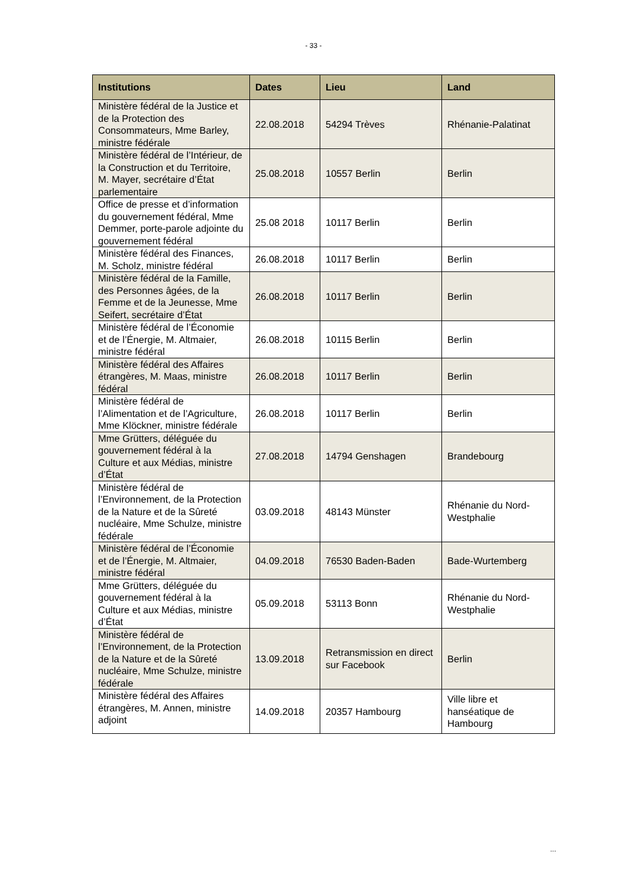- 33 -
| Institutions | Dates | Lieu | Land |
| --- | --- | --- | --- |
| Ministère fédéral de la Justice et de la Protection des Consommateurs, Mme Barley, ministre fédérale | 22.08.2018 | 54294 Trèves | Rhénanie-Palatinat |
| Ministère fédéral de l’Intérieur, de la Construction et du Territoire, M. Mayer, secrétaire d’État parlementaire | 25.08.2018 | 10557 Berlin | Berlin |
| Office de presse et d’information du gouvernement fédéral, Mme Demmer, porte-parole adjointe du gouvernement fédéral | 25.08 2018 | 10117 Berlin | Berlin |
| Ministère fédéral des Finances, M. Scholz, ministre fédéral | 26.08.2018 | 10117 Berlin | Berlin |
| Ministère fédéral de la Famille, des Personnes âgées, de la Femme et de la Jeunesse, Mme Seifert, secrétaire d’État | 26.08.2018 | 10117 Berlin | Berlin |
| Ministère fédéral de l’Économie et de l’Énergie, M. Altmaier, ministre fédéral | 26.08.2018 | 10115 Berlin | Berlin |
| Ministère fédéral des Affaires étrangères, M. Maas, ministre fédéral | 26.08.2018 | 10117 Berlin | Berlin |
| Ministère fédéral de l’Alimentation et de l’Agriculture, Mme Klöckner, ministre fédérale | 26.08.2018 | 10117 Berlin | Berlin |
| Mme Grütters, déléguée du gouvernement fédéral à la Culture et aux Médias, ministre d’État | 27.08.2018 | 14794 Genshagen | Brandebourg |
| Ministère fédéral de l’Environnement, de la Protection de la Nature et de la Sûreté nucléaire, Mme Schulze, ministre fédérale | 03.09.2018 | 48143 Münster | Rhénanie du Nord-Westphalie |
| Ministère fédéral de l’Économie et de l’Énergie, M. Altmaier, ministre fédéral | 04.09.2018 | 76530 Baden-Baden | Bade-Wurtemberg |
| Mme Grütters, déléguée du gouvernement fédéral à la Culture et aux Médias, ministre d’État | 05.09.2018 | 53113 Bonn | Rhénanie du Nord-Westphalie |
| Ministère fédéral de l’Environnement, de la Protection de la Nature et de la Sûreté nucléaire, Mme Schulze, ministre fédérale | 13.09.2018 | Retransmission en direct sur Facebook | Berlin |
| Ministère fédéral des Affaires étrangères, M. Annen, ministre adjoint | 14.09.2018 | 20357 Hambourg | Ville libre et hanséatique de Hambourg |
...